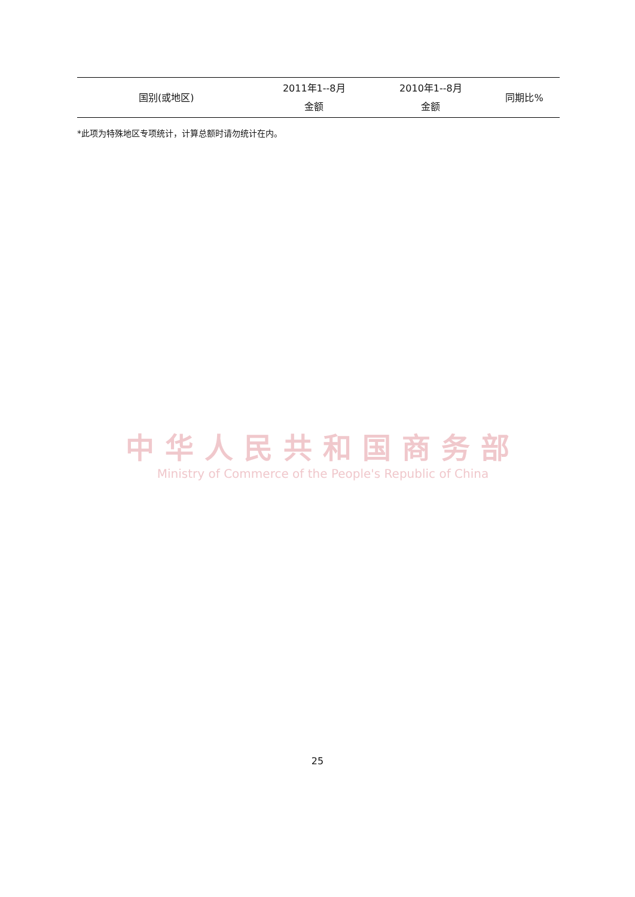| 国别(或地区) | 2011年1--8月 金额 | 2010年1--8月 金额 | 同期比% |
| --- | --- | --- | --- |
*此项为特殊地区专项统计，计算总额时请勿统计在内。
中华人民共和国商务部
Ministry of Commerce of the People's Republic of China
25